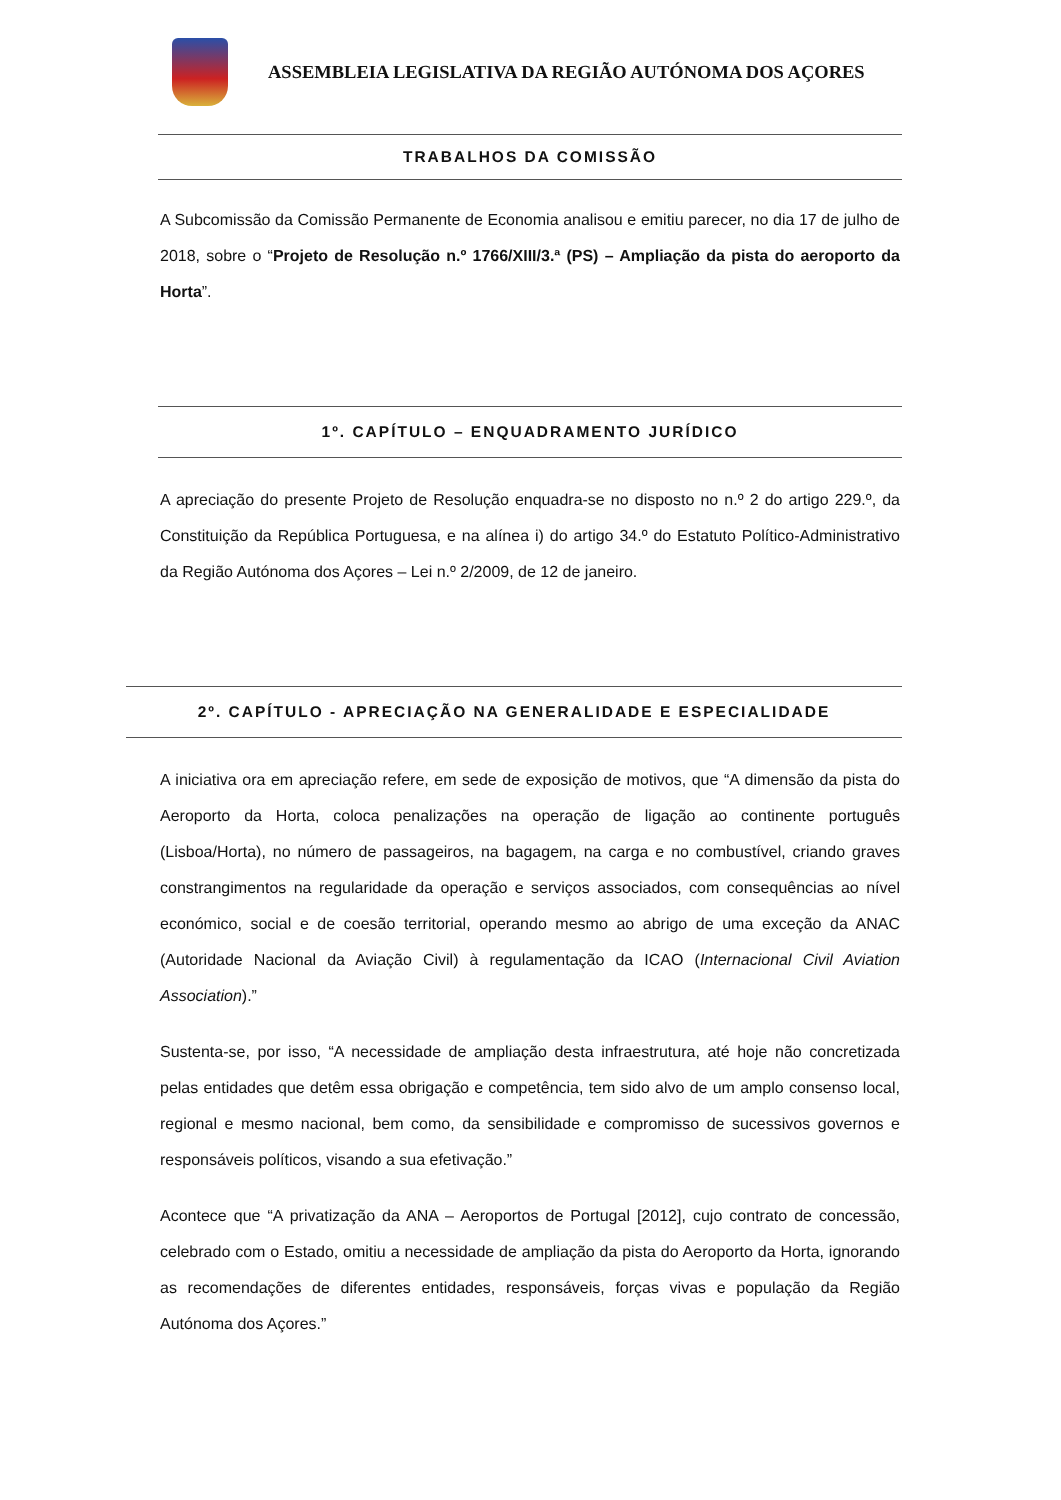ASSEMBLEIA LEGISLATIVA DA REGIÃO AUTÓNOMA DOS AÇORES
TRABALHOS DA COMISSÃO
A Subcomissão da Comissão Permanente de Economia analisou e emitiu parecer, no dia 17 de julho de 2018, sobre o “Projeto de Resolução n.º 1766/XIII/3.ª (PS) – Ampliação da pista do aeroporto da Horta”.
1º. CAPÍTULO – ENQUADRAMENTO JURÍDICO
A apreciação do presente Projeto de Resolução enquadra-se no disposto no n.º 2 do artigo 229.º, da Constituição da República Portuguesa, e na alínea i) do artigo 34.º do Estatuto Político-Administrativo da Região Autónoma dos Açores – Lei n.º 2/2009, de 12 de janeiro.
2º. CAPÍTULO - APRECIAÇÃO NA GENERALIDADE E ESPECIALIDADE
A iniciativa ora em apreciação refere, em sede de exposição de motivos, que “A dimensão da pista do Aeroporto da Horta, coloca penalizações na operação de ligação ao continente português (Lisboa/Horta), no número de passageiros, na bagagem, na carga e no combustível, criando graves constrangimentos na regularidade da operação e serviços associados, com consequências ao nível económico, social e de coesão territorial, operando mesmo ao abrigo de uma exceção da ANAC (Autoridade Nacional da Aviação Civil) à regulamentação da ICAO (Internacional Civil Aviation Association).”
Sustenta-se, por isso, “A necessidade de ampliação desta infraestrutura, até hoje não concretizada pelas entidades que detêm essa obrigação e competência, tem sido alvo de um amplo consenso local, regional e mesmo nacional, bem como, da sensibilidade e compromisso de sucessivos governos e responsáveis políticos, visando a sua efetivação.”
Acontece que “A privatização da ANA – Aeroportos de Portugal [2012], cujo contrato de concessão, celebrado com o Estado, omitiu a necessidade de ampliação da pista do Aeroporto da Horta, ignorando as recomendações de diferentes entidades, responsáveis, forças vivas e população da Região Autónoma dos Açores.”